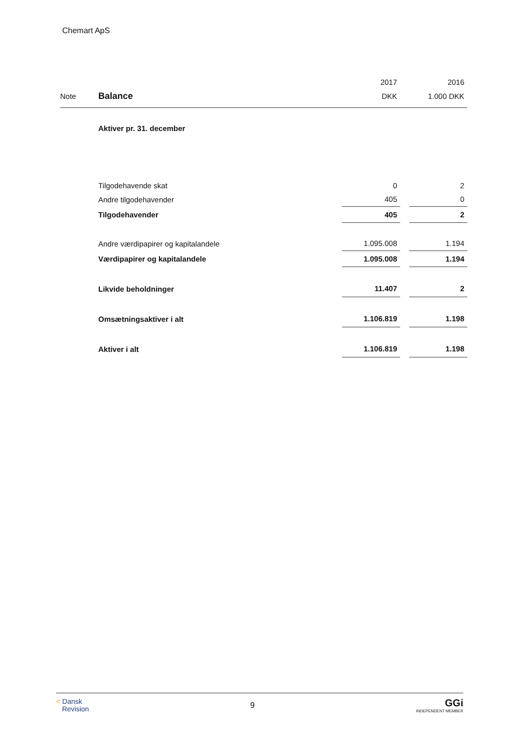Chemart ApS
| | | | 2017 | | 2016 |
| --- | --- | --- | --- | --- | --- |
| Note | Balance | | DKK | | 1.000 DKK |
| | Aktiver pr. 31. december | | | | |
| | Tilgodehavende skat | | 0 | | 2 |
| | Andre tilgodehavender | | 405 | | 0 |
| | Tilgodehavender | | 405 | | 2 |
| | Andre værdipapirer og kapitalandele | | 1.095.008 | | 1.194 |
| | Værdipapirer og kapitalandele | | 1.095.008 | | 1.194 |
| | Likvide beholdninger | | 11.407 | | 2 |
| | Omsætningsaktiver i alt | | 1.106.819 | | 1.198 |
| | Aktiver i alt | | 1.106.819 | | 1.198 |
< Dansk
Revision
9
GGi
INDEPENDENT MEMBER